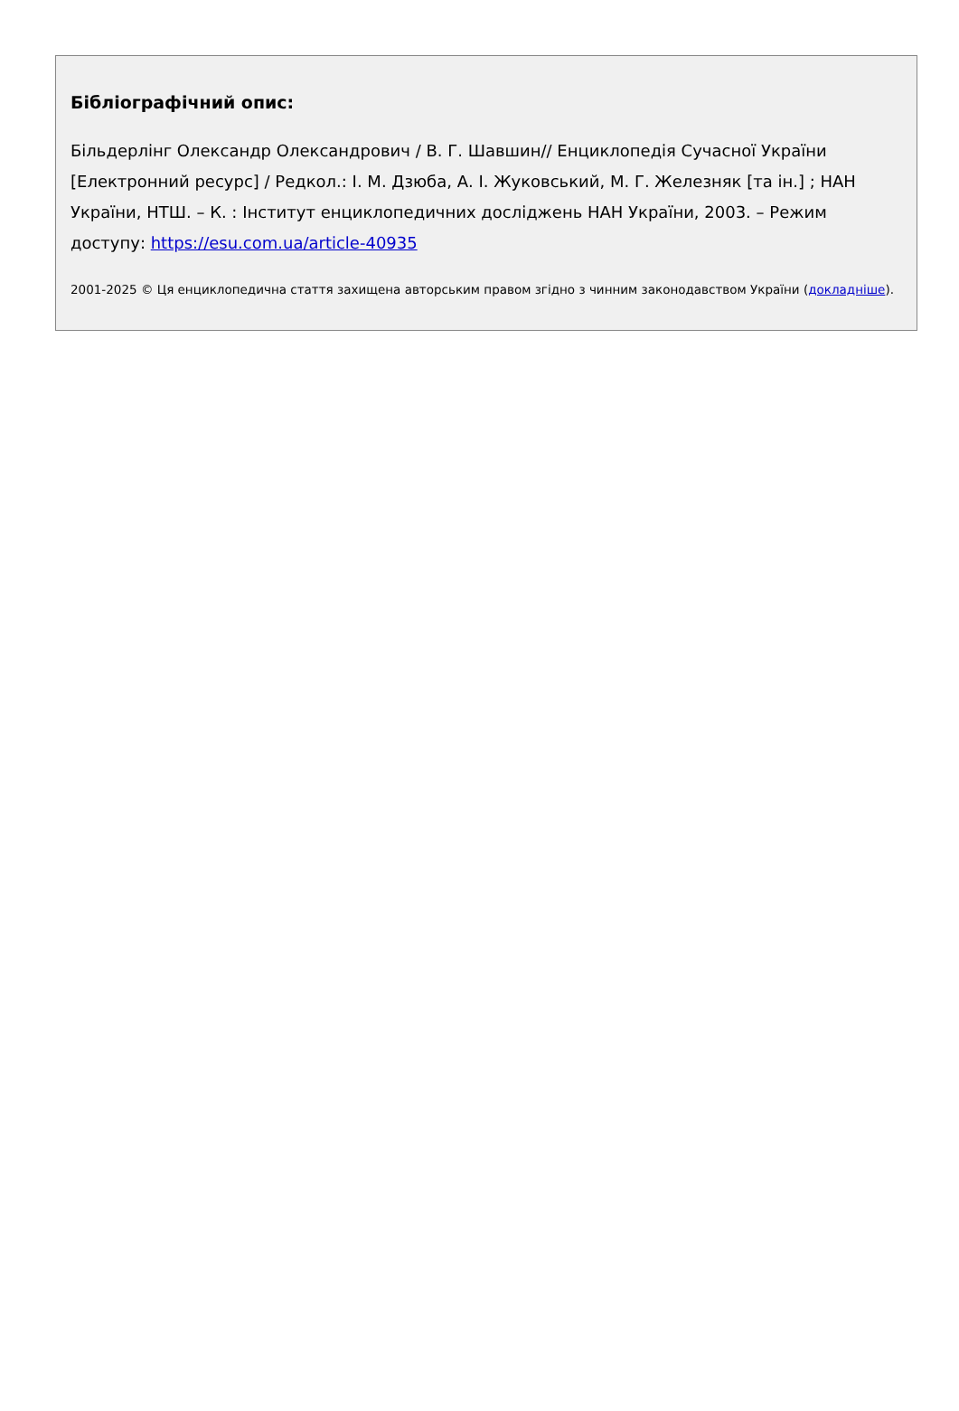Бібліографічний опис:
Більдерлінг Олександр Олександрович / В. Г. Шавшин// Енциклопедія Сучасної України [Електронний ресурс] / Редкол.: І. М. Дзюба, А. І. Жуковський, М. Г. Железняк [та ін.] ; НАН України, НТШ. – К. : Інститут енциклопедичних досліджень НАН України, 2003. – Режим доступу: https://esu.com.ua/article-40935
2001-2025 © Ця енциклопедична стаття захищена авторським правом згідно з чинним законодавством України (докладніше).